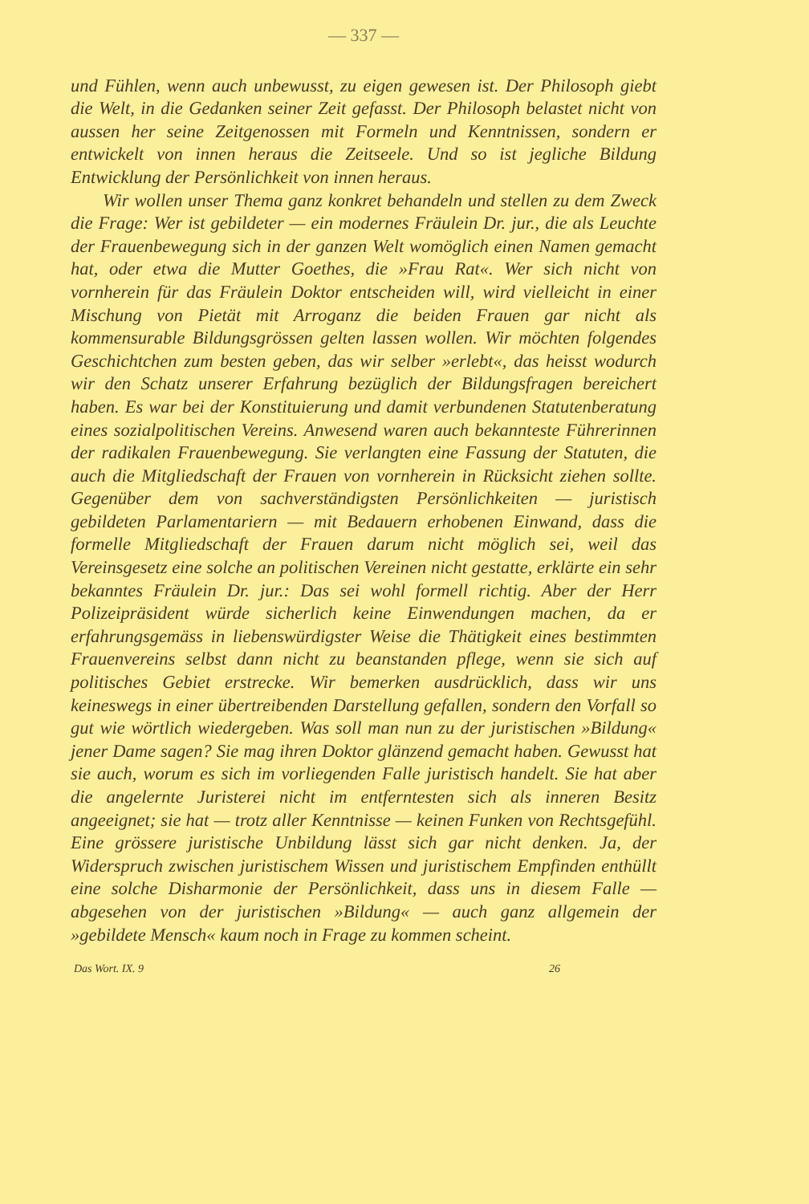— 337 —
und Fühlen, wenn auch unbewusst, zu eigen gewesen ist. Der Philosoph giebt die Welt, in die Gedanken seiner Zeit gefasst. Der Philosoph belastet nicht von aussen her seine Zeitgenossen mit Formeln und Kenntnissen, sondern er entwickelt von innen heraus die Zeitseele. Und so ist jegliche Bildung Entwicklung der Persönlichkeit von innen heraus.
Wir wollen unser Thema ganz konkret behandeln und stellen zu dem Zweck die Frage: Wer ist gebildeter — ein modernes Fräulein Dr. jur., die als Leuchte der Frauenbewegung sich in der ganzen Welt womöglich einen Namen gemacht hat, oder etwa die Mutter Goethes, die »Frau Rat«. Wer sich nicht von vornherein für das Fräulein Doktor entscheiden will, wird vielleicht in einer Mischung von Pietät mit Arroganz die beiden Frauen gar nicht als kommensurable Bildungsgrössen gelten lassen wollen. Wir möchten folgendes Geschichtchen zum besten geben, das wir selber »erlebt«, das heisst wodurch wir den Schatz unserer Erfahrung bezüglich der Bildungsfragen bereichert haben. Es war bei der Konstituierung und damit verbundenen Statutenberatung eines sozialpolitischen Vereins. Anwesend waren auch bekannteste Führerinnen der radikalen Frauenbewegung. Sie verlangten eine Fassung der Statuten, die auch die Mitgliedschaft der Frauen von vornherein in Rücksicht ziehen sollte. Gegenüber dem von sachverständigsten Persönlichkeiten — juristisch gebildeten Parlamentariern — mit Bedauern erhobenen Einwand, dass die formelle Mitgliedschaft der Frauen darum nicht möglich sei, weil das Vereinsgesetz eine solche an politischen Vereinen nicht gestatte, erklärte ein sehr bekanntes Fräulein Dr. jur.: Das sei wohl formell richtig. Aber der Herr Polizeipräsident würde sicherlich keine Einwendungen machen, da er erfahrungsgemäss in liebenswürdigster Weise die Thätigkeit eines bestimmten Frauenvereins selbst dann nicht zu beanstanden pflege, wenn sie sich auf politisches Gebiet erstrecke. Wir bemerken ausdrücklich, dass wir uns keineswegs in einer übertreibenden Darstellung gefallen, sondern den Vorfall so gut wie wörtlich wiedergeben. Was soll man nun zu der juristischen »Bildung« jener Dame sagen? Sie mag ihren Doktor glänzend gemacht haben. Gewusst hat sie auch, worum es sich im vorliegenden Falle juristisch handelt. Sie hat aber die angelernte Juristerei nicht im entferntesten sich als inneren Besitz angeeignet; sie hat — trotz aller Kenntnisse — keinen Funken von Rechtsgefühl. Eine grössere juristische Unbildung lässt sich gar nicht denken. Ja, der Widerspruch zwischen juristischem Wissen und juristischem Empfinden enthüllt eine solche Disharmonie der Persönlichkeit, dass uns in diesem Falle — abgesehen von der juristischen »Bildung« — auch ganz allgemein der »gebildete Mensch« kaum noch in Frage zu kommen scheint.
Das Wort. IX. 9 26